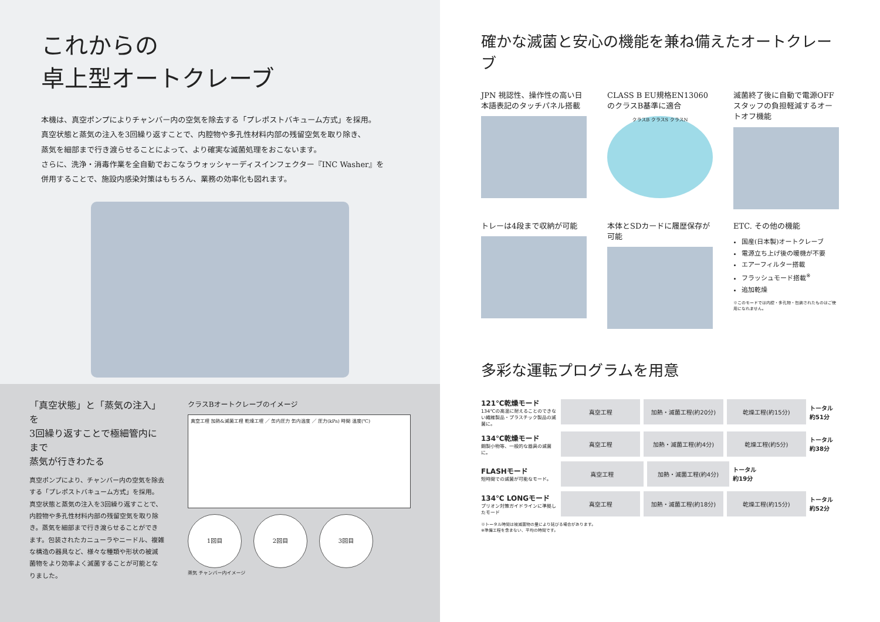これからの
卓上型オートクレーブ
本機は、真空ポンプによりチャンバー内の空気を除去する「プレポストバキューム方式」を採用。
真空状態と蒸気の注入を3回繰り返すことで、内腔物や多孔性材料内部の残留空気を取り除き、
蒸気を細部まで行き渡らせることによって、より確実な滅菌処理をおこないます。
さらに、洗浄・消毒作業を全自動でおこなうウォッシャーディスインフェクター『INC Washer』を
併用することで、施設内感染対策はもちろん、業務の効率化も図れます。
「真空状態」と「蒸気の注入」を
3回繰り返すことで極細管内にまで
蒸気が行きわたる
真空ポンプにより、チャンバー内の空気を除去する「プレポストバキューム方式」を採用。真空状態と蒸気の注入を3回繰り返すことで、内腔物や多孔性材料内部の残留空気を取り除き。蒸気を細部まで行き渡らせることができます。包装されたカニューラやニードル、複雑な構造の器具など、様々な種類や形状の被滅菌物をより効率よく滅菌することが可能となりました。
クラスBオートクレーブのイメージ
真空工程 加熱&滅菌工程 乾燥工程 ／ 缶内圧力 缶内温度 ／ 圧力(kPa) 時間 温度(℃)
1回目 2回目 3回目
蒸気 チャンバー内イメージ
確かな滅菌と安心の機能を兼ね備えたオートクレーブ
JPN 視認性、操作性の高い日本語表記のタッチパネル搭載
CLASS B EU規格EN13060のクラスB基準に適合
クラスB クラスS クラスN
滅菌終了後に自動で電源OFF スタッフの負担軽減するオートオフ機能
トレーは4段まで収納が可能
本体とSDカードに履歴保存が可能
ETC. その他の機能
国産(日本製)オートクレーブ
電源立ち上げ後の暖機が不要
エアーフィルター搭載
フラッシュモード搭載<sup>※</sup>
追加乾燥
※このモードでは内腔・多孔物・包装されたものはご使用になれません。
多彩な運転プログラムを用意
121℃乾燥モード
134℃の高温に耐えることのできない繊維製品・プラスチック製品の滅菌に。
真空工程 加熱・滅菌工程(約20分) 乾燥工程(約15分)
トータル 約51分
134℃乾燥モード
鋼製小物等、一般的な器具の滅菌に。
真空工程 加熱・滅菌工程(約4分) 乾燥工程(約5分)
トータル 約38分
FLASHモード
短時間での滅菌が可能なモード。
真空工程 加熱・滅菌工程(約4分)
トータル 約19分
134℃ LONGモード
プリオン対策ガイドラインに準拠したモード
真空工程 加熱・滅菌工程(約18分) 乾燥工程(約15分)
トータル 約52分
※トータル時間は被滅菌物の量により延びる場合があります。
※準備工程を含まない、平均の時間です。